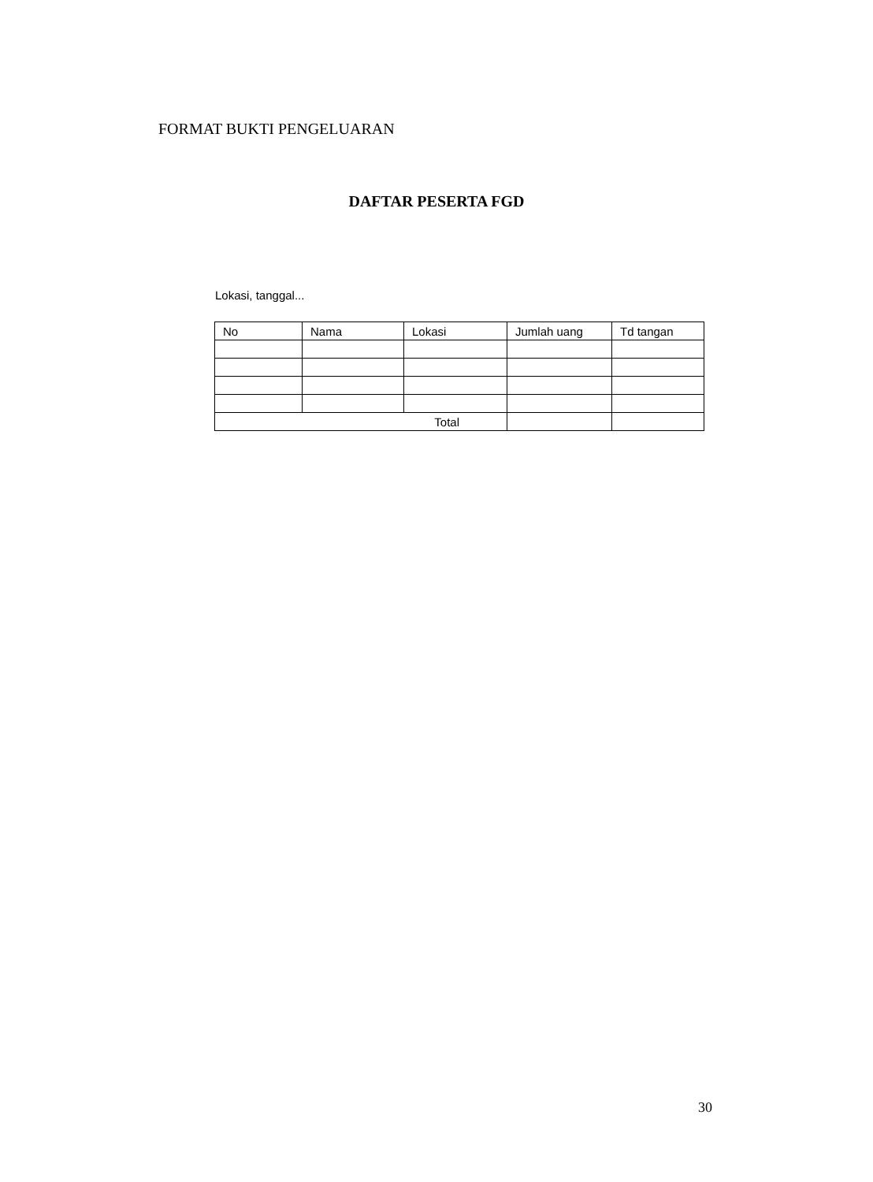FORMAT BUKTI PENGELUARAN
DAFTAR PESERTA FGD
Lokasi, tanggal...
| No | Nama | Lokasi | Jumlah uang | Td tangan |
| --- | --- | --- | --- | --- |
| Total | | | | |
30